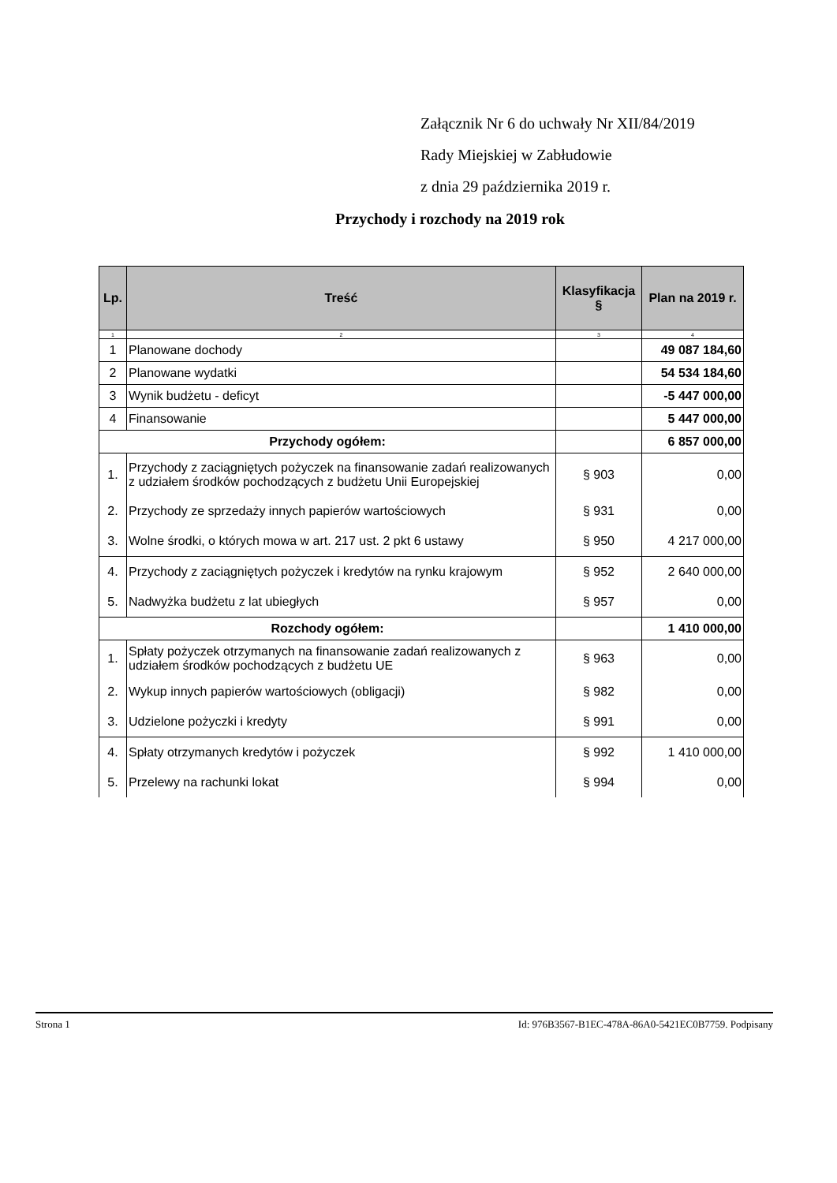Załącznik Nr 6 do uchwały Nr XII/84/2019
Rady Miejskiej w Zabłudowie
z dnia 29 października 2019 r.
Przychody i rozchody na 2019 rok
| Lp. | Treść | Klasyfikacja § | Plan na 2019 r. |
| --- | --- | --- | --- |
| 1 | 2 | 3 | 4 |
| 1 | Planowane dochody | | 49 087 184,60 |
| 2 | Planowane wydatki | | 54 534 184,60 |
| 3 | Wynik budżetu - deficyt | | -5 447 000,00 |
| 4 | Finansowanie | | 5 447 000,00 |
| Przychody ogółem: | | | 6 857 000,00 |
| 1. | Przychody z zaciągniętych pożyczek na finansowanie zadań realizowanych z udziałem środków pochodzących z budżetu Unii Europejskiej | § 903 | 0,00 |
| 2. | Przychody ze sprzedaży innych papierów wartościowych | § 931 | 0,00 |
| 3. | Wolne środki, o których mowa w art. 217 ust. 2 pkt 6 ustawy | § 950 | 4 217 000,00 |
| 4. | Przychody z zaciągniętych pożyczek i kredytów na rynku krajowym | § 952 | 2 640 000,00 |
| 5. | Nadwyżka budżetu z lat ubiegłych | § 957 | 0,00 |
| Rozchody ogółem: | | | 1 410 000,00 |
| 1. | Spłaty pożyczek otrzymanych na finansowanie zadań realizowanych z udziałem środków pochodzących z budżetu UE | § 963 | 0,00 |
| 2. | Wykup innych papierów wartościowych (obligacji) | § 982 | 0,00 |
| 3. | Udzielone pożyczki i kredyty | § 991 | 0,00 |
| 4. | Spłaty otrzymanych kredytów i pożyczek | § 992 | 1 410 000,00 |
| 5. | Przelewy na rachunki lokat | § 994 | 0,00 |
Strona 1 Id: 976B3567-B1EC-478A-86A0-5421EC0B7759. Podpisany